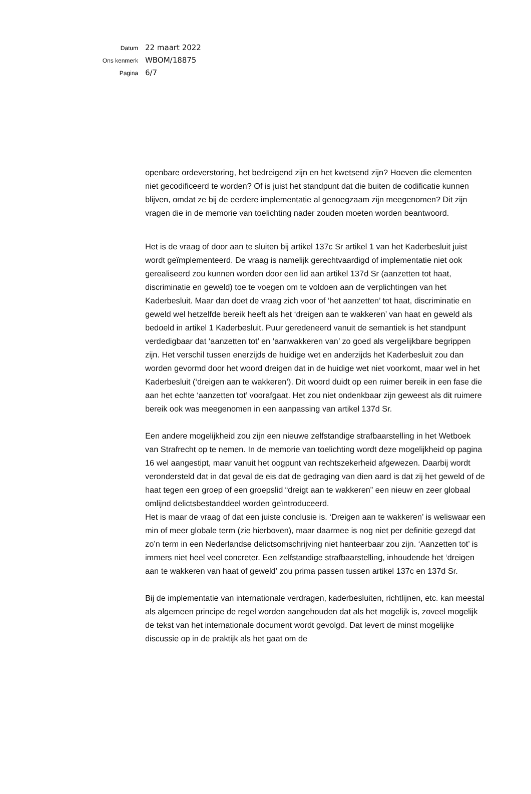Datum 22 maart 2022
Ons kenmerk WBOM/18875
Pagina 6/7
openbare ordeverstoring, het bedreigend zijn en het kwetsend zijn? Hoeven die elementen niet gecodificeerd te worden? Of is juist het standpunt dat die buiten de codificatie kunnen blijven, omdat ze bij de eerdere implementatie al genoegzaam zijn meegenomen? Dit zijn vragen die in de memorie van toelichting nader zouden moeten worden beantwoord.
Het is de vraag of door aan te sluiten bij artikel 137c Sr artikel 1 van het Kaderbesluit juist wordt geïmplementeerd. De vraag is namelijk gerechtvaardigd of implementatie niet ook gerealiseerd zou kunnen worden door een lid aan artikel 137d Sr (aanzetten tot haat, discriminatie en geweld) toe te voegen om te voldoen aan de verplichtingen van het Kaderbesluit. Maar dan doet de vraag zich voor of ‘het aanzetten’ tot haat, discriminatie en geweld wel hetzelfde bereik heeft als het ‘dreigen aan te wakkeren’ van haat en geweld als bedoeld in artikel 1 Kaderbesluit. Puur geredeneerd vanuit de semantiek is het standpunt verdedigbaar dat ‘aanzetten tot’ en ‘aanwakkeren van’ zo goed als vergelijkbare begrippen zijn. Het verschil tussen enerzijds de huidige wet en anderzijds het Kaderbesluit zou dan worden gevormd door het woord dreigen dat in de huidige wet niet voorkomt, maar wel in het Kaderbesluit (‘dreigen aan te wakkeren’). Dit woord duidt op een ruimer bereik in een fase die aan het echte ‘aanzetten tot’ voorafgaat. Het zou niet ondenkbaar zijn geweest als dit ruimere bereik ook was meegenomen in een aanpassing van artikel 137d Sr.
Een andere mogelijkheid zou zijn een nieuwe zelfstandige strafbaarstelling in het Wetboek van Strafrecht op te nemen. In de memorie van toelichting wordt deze mogelijkheid op pagina 16 wel aangestipt, maar vanuit het oogpunt van rechtszekerheid afgewezen. Daarbij wordt verondersteld dat in dat geval de eis dat de gedraging van dien aard is dat zij het geweld of de haat tegen een groep of een groepslid “dreigt aan te wakkeren” een nieuw en zeer globaal omlijnd delictsbestanddeel worden geïntroduceerd.
Het is maar de vraag of dat een juiste conclusie is. ‘Dreigen aan te wakkeren’ is weliswaar een min of meer globale term (zie hierboven), maar daarmee is nog niet per definitie gezegd dat zo’n term in een Nederlandse delictsomschrijving niet hanteerbaar zou zijn. ‘Aanzetten tot’ is immers niet heel veel concreter. Een zelfstandige strafbaarstelling, inhoudende het ‘dreigen aan te wakkeren van haat of geweld’ zou prima passen tussen artikel 137c en 137d Sr.
Bij de implementatie van internationale verdragen, kaderbesluiten, richtlijnen, etc. kan meestal als algemeen principe de regel worden aangehouden dat als het mogelijk is, zoveel mogelijk de tekst van het internationale document wordt gevolgd. Dat levert de minst mogelijke discussie op in de praktijk als het gaat om de